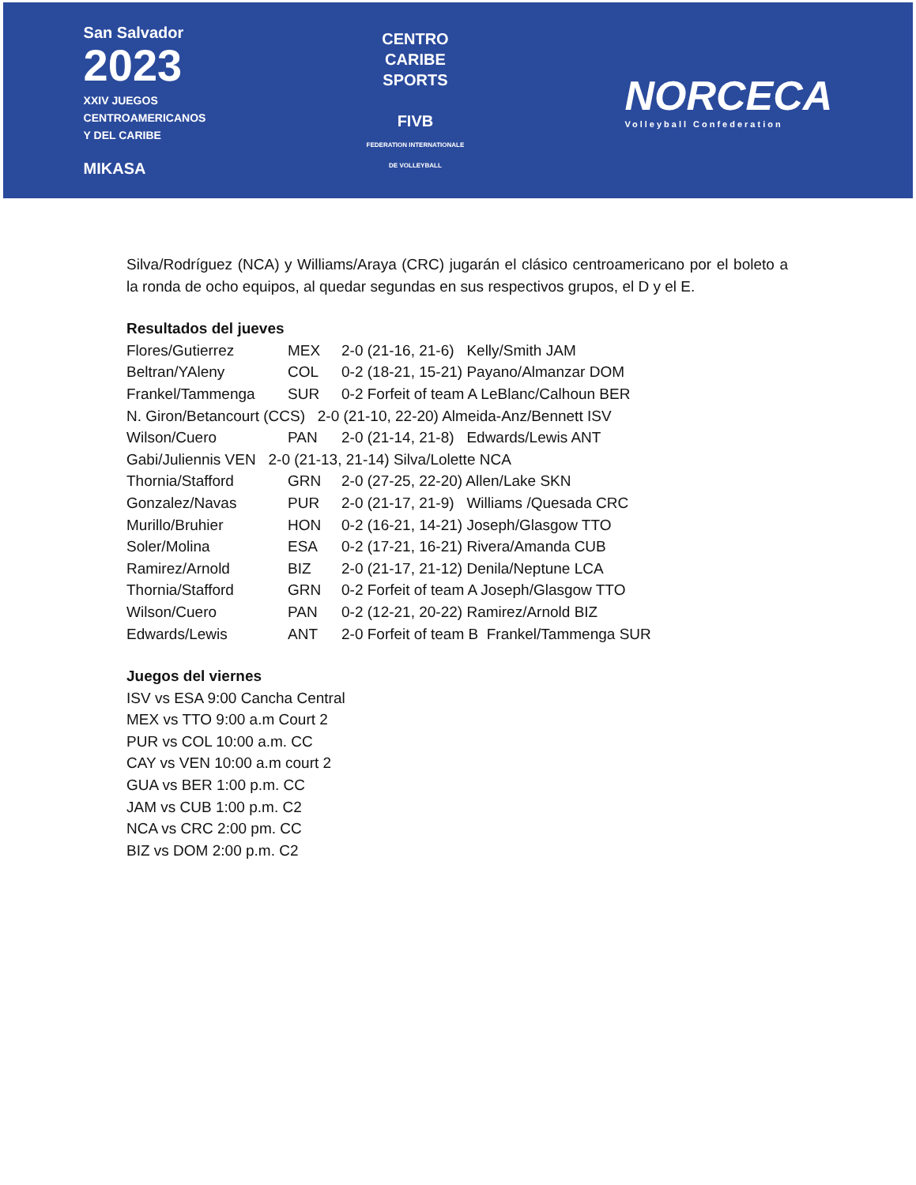San Salvador
2023
XXIV JUEGOS
CENTROAMERICANOS
Y DEL CARIBE
MIKASA
CENTRO
CARIBE
SPORTS
FIVB
FEDERATION INTERNATIONALE
DE VOLLEYBALL
NORCECA
Volleyball Confederation
Silva/Rodríguez (NCA) y Williams/Araya (CRC) jugarán el clásico centroamericano por el boleto a la ronda de ocho equipos, al quedar segundas en sus respectivos grupos, el D y el E.
Resultados del jueves
Flores/Gutierrez MEX 2-0 (21-16, 21-6) Kelly/Smith JAM
Beltran/YAleny COL 0-2 (18-21, 15-21) Payano/Almanzar DOM
Frankel/Tammenga SUR 0-2 Forfeit of team A LeBlanc/Calhoun BER
N. Giron/Betancourt (CCS) 2-0 (21-10, 22-20) Almeida-Anz/Bennett ISV
Wilson/Cuero PAN 2-0 (21-14, 21-8) Edwards/Lewis ANT
Gabi/Juliennis VEN 2-0 (21-13, 21-14) Silva/Lolette NCA
Thornia/Stafford GRN 2-0 (27-25, 22-20) Allen/Lake SKN
Gonzalez/Navas PUR 2-0 (21-17, 21-9) Williams /Quesada CRC
Murillo/Bruhier HON 0-2 (16-21, 14-21) Joseph/Glasgow TTO
Soler/Molina ESA 0-2 (17-21, 16-21) Rivera/Amanda CUB
Ramirez/Arnold BIZ 2-0 (21-17, 21-12) Denila/Neptune LCA
Thornia/Stafford GRN 0-2 Forfeit of team A Joseph/Glasgow TTO
Wilson/Cuero PAN 0-2 (12-21, 20-22) Ramirez/Arnold BIZ
Edwards/Lewis ANT 2-0 Forfeit of team B Frankel/Tammenga SUR
Juegos del viernes
ISV vs ESA 9:00 Cancha Central
MEX vs TTO 9:00 a.m Court 2
PUR vs COL 10:00 a.m. CC
CAY vs VEN 10:00 a.m court 2
GUA vs BER 1:00 p.m. CC
JAM vs CUB 1:00 p.m. C2
NCA vs CRC 2:00 pm. CC
BIZ vs DOM 2:00 p.m. C2